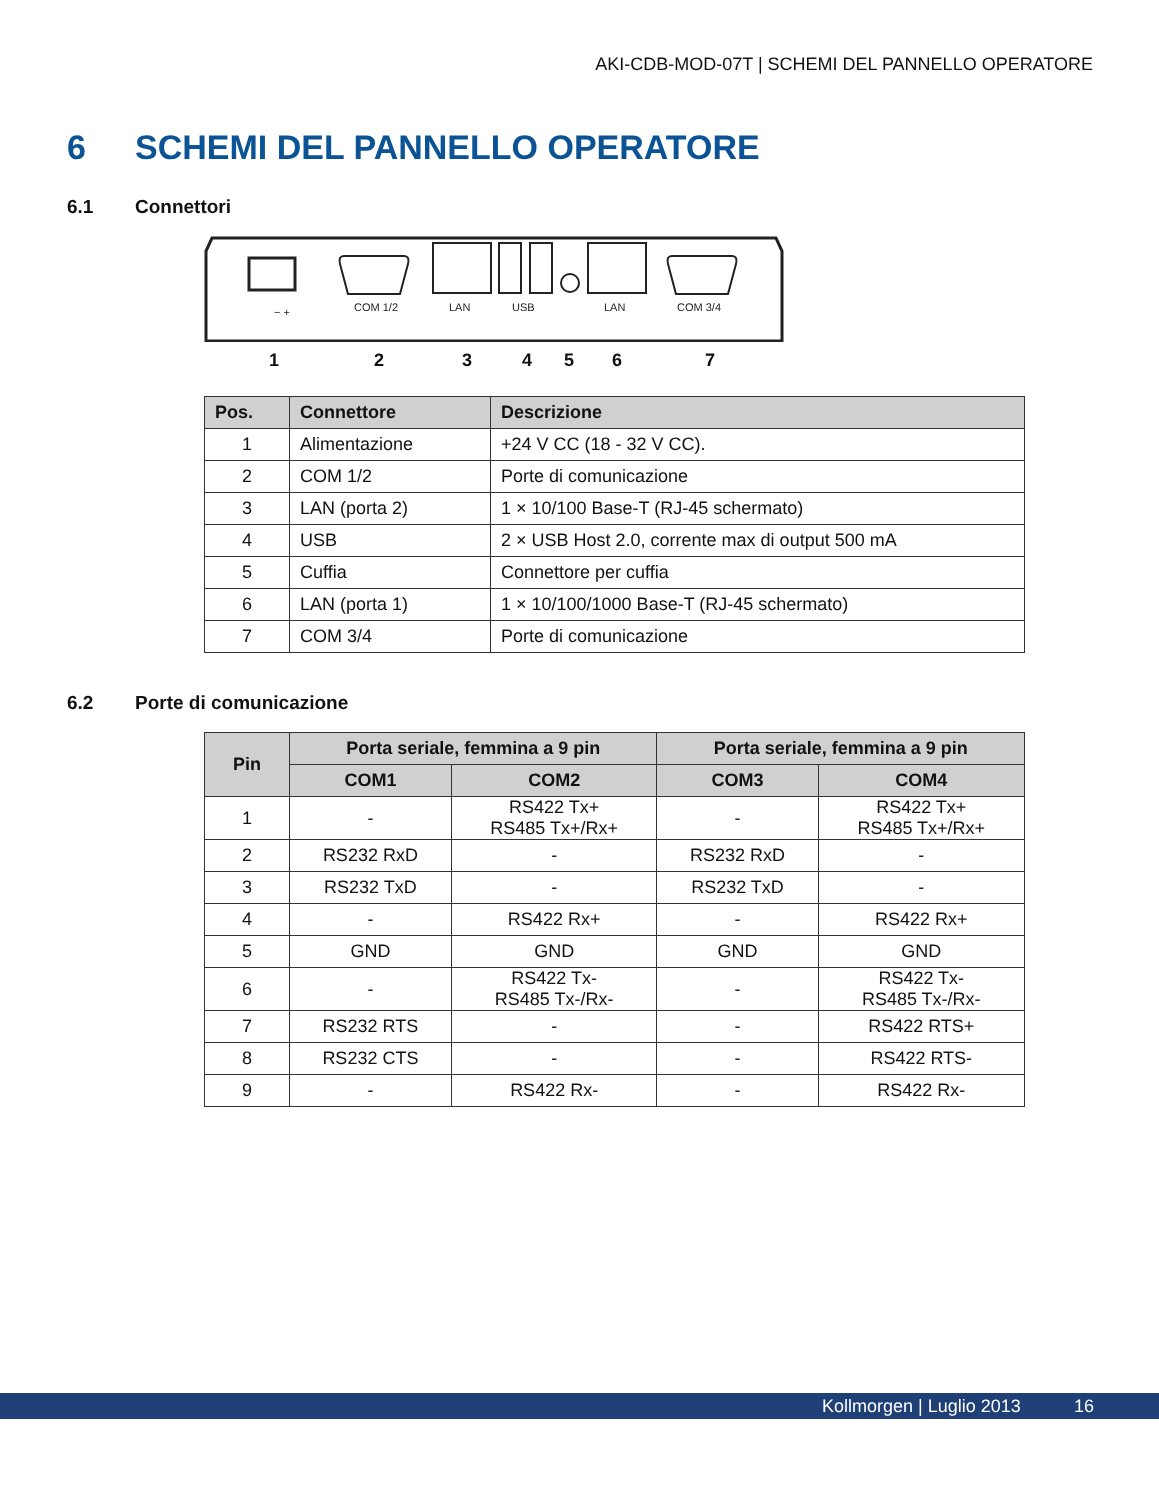AKI-CDB-MOD-07T | SCHEMI DEL PANNELLO OPERATORE
6 SCHEMI DEL PANNELLO OPERATORE
6.1 Connettori
COM 1/2
LAN
USB
LAN
COM 3/4
− +
1 2 3 4 5 6 7
| Pos. | Connettore | Descrizione |
| --- | --- | --- |
| 1 | Alimentazione | +24 V CC (18 - 32 V CC). |
| 2 | COM 1/2 | Porte di comunicazione |
| 3 | LAN (porta 2) | 1 × 10/100 Base-T (RJ-45 schermato) |
| 4 | USB | 2 × USB Host 2.0, corrente max di output 500 mA |
| 5 | Cuffia | Connettore per cuffia |
| 6 | LAN (porta 1) | 1 × 10/100/1000 Base-T (RJ-45 schermato) |
| 7 | COM 3/4 | Porte di comunicazione |
6.2 Porte di comunicazione
| Pin | Porta seriale, femmina a 9 pin | | Porta seriale, femmina a 9 pin | |
| --- | --- | --- | --- | --- |
| | COM1 | COM2 | COM3 | COM4 |
| 1 | - | RS422 Tx+ RS485 Tx+/Rx+ | - | RS422 Tx+ RS485 Tx+/Rx+ |
| 2 | RS232 RxD | - | RS232 RxD | - |
| 3 | RS232 TxD | - | RS232 TxD | - |
| 4 | - | RS422 Rx+ | - | RS422 Rx+ |
| 5 | GND | GND | GND | GND |
| 6 | - | RS422 Tx- RS485 Tx-/Rx- | - | RS422 Tx- RS485 Tx-/Rx- |
| 7 | RS232 RTS | - | - | RS422 RTS+ |
| 8 | RS232 CTS | - | - | RS422 RTS- |
| 9 | - | RS422 Rx- | - | RS422 Rx- |
Kollmorgen | Luglio 2013 16